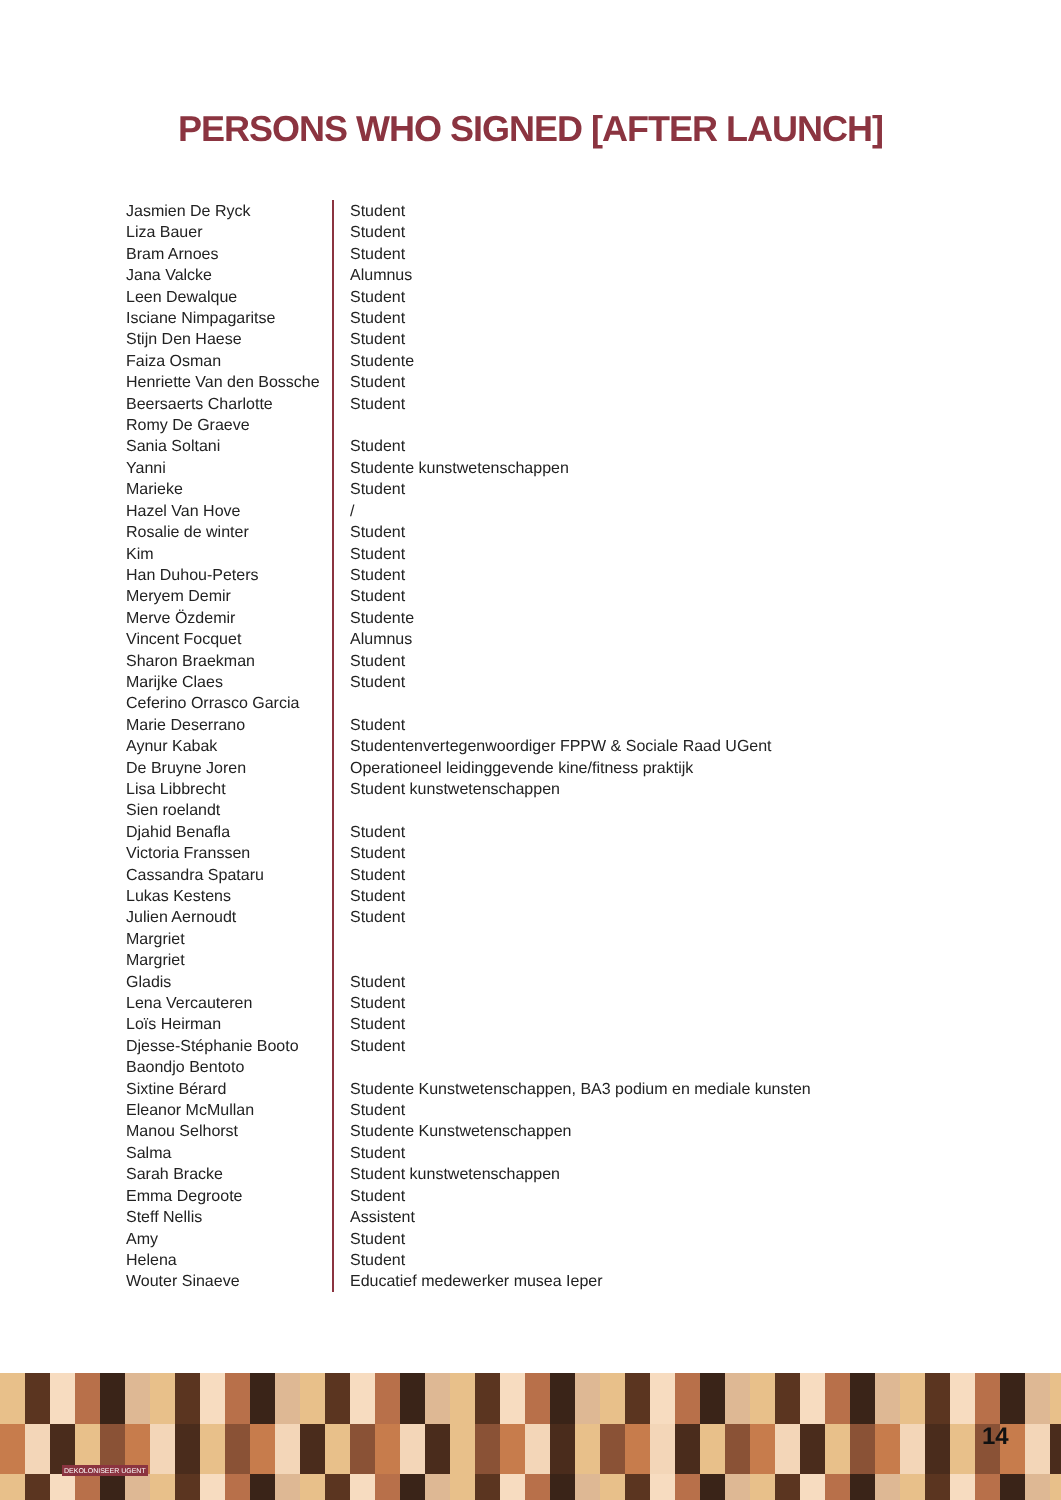PERSONS WHO SIGNED [AFTER LAUNCH]
| Jasmien De Ryck | Student |
| Liza Bauer | Student |
| Bram Arnoes | Student |
| Jana Valcke | Alumnus |
| Leen Dewalque | Student |
| Isciane Nimpagaritse | Student |
| Stijn Den Haese | Student |
| Faiza Osman | Studente |
| Henriette Van den Bossche | Student |
| Beersaerts Charlotte | Student |
| Romy De Graeve | |
| Sania Soltani | Student |
| Yanni | Studente kunstwetenschappen |
| Marieke | Student |
| Hazel Van Hove | / |
| Rosalie de winter | Student |
| Kim | Student |
| Han Duhou-Peters | Student |
| Meryem Demir | Student |
| Merve Özdemir | Studente |
| Vincent Focquet | Alumnus |
| Sharon Braekman | Student |
| Marijke Claes | Student |
| Ceferino Orrasco Garcia | |
| Marie Deserrano | Student |
| Aynur Kabak | Studentenvertegenwoordiger FPPW & Sociale Raad UGent |
| De Bruyne Joren | Operationeel leidinggevende kine/fitness praktijk |
| Lisa Libbrecht | Student kunstwetenschappen |
| Sien roelandt | |
| Djahid Benafla | Student |
| Victoria Franssen | Student |
| Cassandra Spataru | Student |
| Lukas Kestens | Student |
| Julien Aernoudt | Student |
| Margriet | |
| Margriet | |
| Gladis | Student |
| Lena Vercauteren | Student |
| Loïs Heirman | Student |
| Djesse-Stéphanie Booto | Student |
| Baondjo Bentoto | |
| Sixtine Bérard | Studente Kunstwetenschappen, BA3 podium en mediale kunsten |
| Eleanor McMullan | Student |
| Manou Selhorst | Studente Kunstwetenschappen |
| Salma | Student |
| Sarah Bracke | Student kunstwetenschappen |
| Emma Degroote | Student |
| Steff Nellis | Assistent |
| Amy | Student |
| Helena | Student |
| Wouter Sinaeve | Educatief medewerker musea Ieper |
DEKOLONISEER UGENT
14